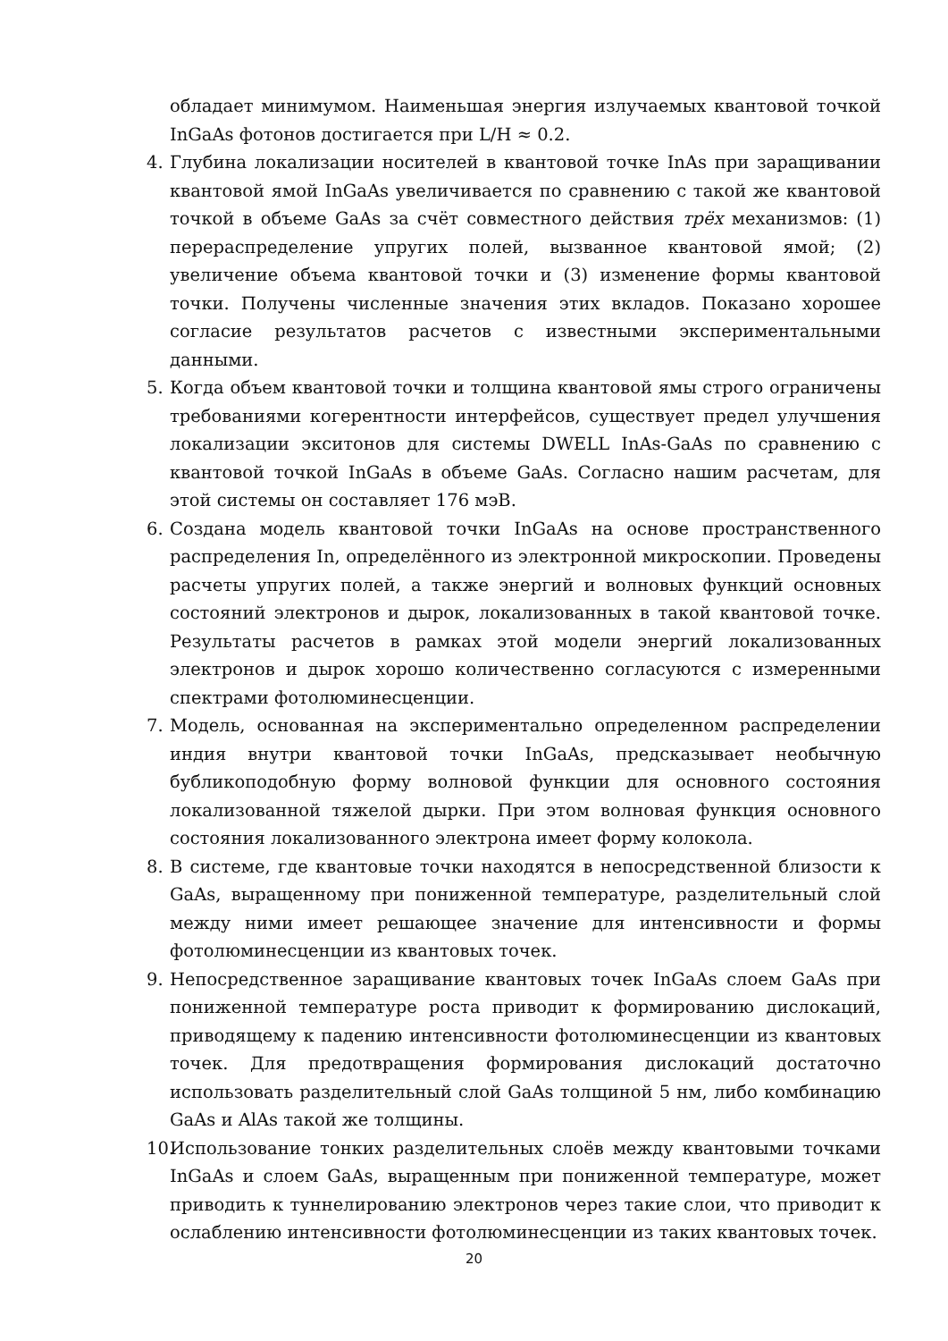обладает минимумом. Наименьшая энергия излучаемых квантовой точкой InGaAs фотонов достигается при L/H ≈ 0.2.
4. Глубина локализации носителей в квантовой точке InAs при заращивании квантовой ямой InGaAs увеличивается по сравнению с такой же квантовой точкой в объеме GaAs за счёт совместного действия трёх механизмов: (1) перераспределение упругих полей, вызванное квантовой ямой; (2) увеличение объема квантовой точки и (3) изменение формы квантовой точки. Получены численные значения этих вкладов. Показано хорошее согласие результатов расчетов с известными экспериментальными данными.
5. Когда объем квантовой точки и толщина квантовой ямы строго ограничены требованиями когерентности интерфейсов, существует предел улучшения локализации экситонов для системы DWELL InAs-GaAs по сравнению с квантовой точкой InGaAs в объеме GaAs. Согласно нашим расчетам, для этой системы он составляет 176 мэВ.
6. Создана модель квантовой точки InGaAs на основе пространственного распределения In, определённого из электронной микроскопии. Проведены расчеты упругих полей, а также энергий и волновых функций основных состояний электронов и дырок, локализованных в такой квантовой точке. Результаты расчетов в рамках этой модели энергий локализованных электронов и дырок хорошо количественно согласуются с измеренными спектрами фотолюминесценции.
7. Модель, основанная на экспериментально определенном распределении индия внутри квантовой точки InGaAs, предсказывает необычную бубликоподобную форму волновой функции для основного состояния локализованной тяжелой дырки. При этом волновая функция основного состояния локализованного электрона имеет форму колокола.
8. В системе, где квантовые точки находятся в непосредственной близости к GaAs, выращенному при пониженной температуре, разделительный слой между ними имеет решающее значение для интенсивности и формы фотолюминесценции из квантовых точек.
9. Непосредственное заращивание квантовых точек InGaAs слоем GaAs при пониженной температуре роста приводит к формированию дислокаций, приводящему к падению интенсивности фотолюминесценции из квантовых точек. Для предотвращения формирования дислокаций достаточно использовать разделительный слой GaAs толщиной 5 нм, либо комбинацию GaAs и AlAs такой же толщины.
10. Использование тонких разделительных слоёв между квантовыми точками InGaAs и слоем GaAs, выращенным при пониженной температуре, может приводить к туннелированию электронов через такие слои, что приводит к ослаблению интенсивности фотолюминесценции из таких квантовых точек.
20